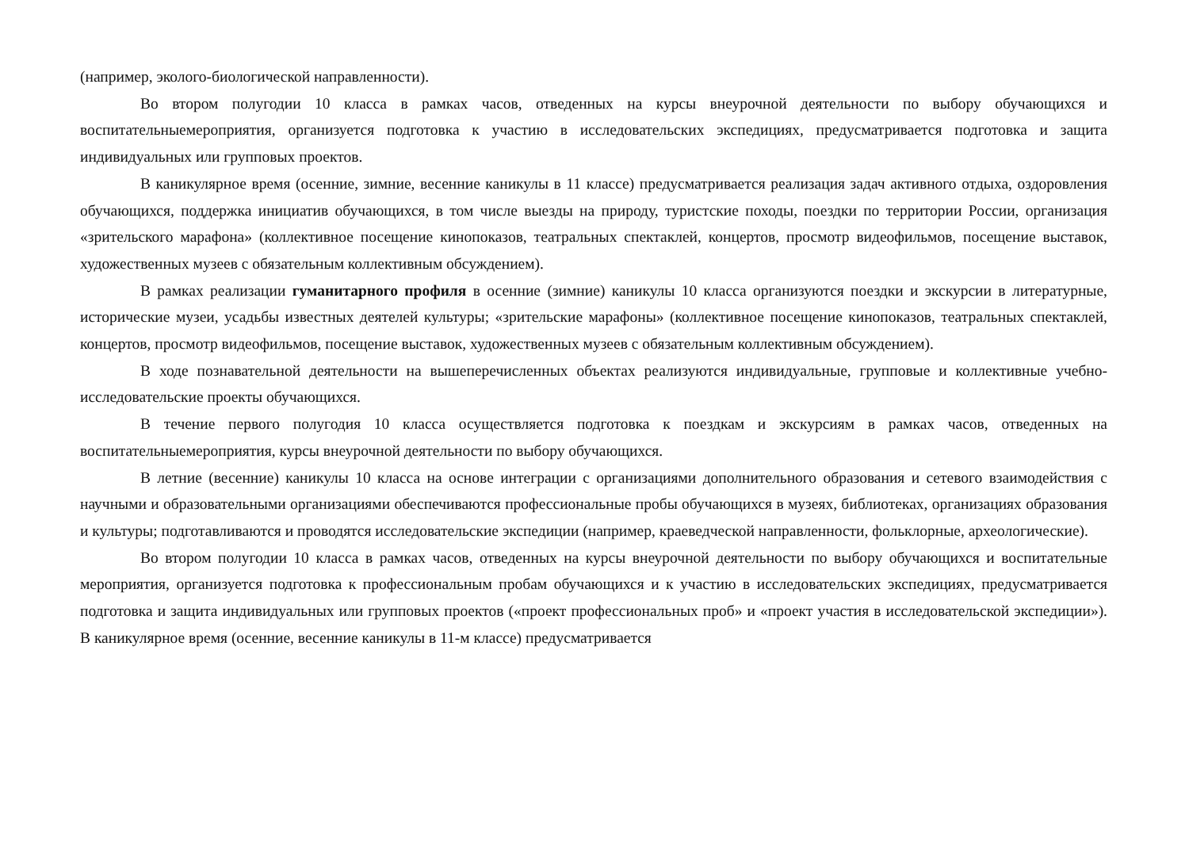(например, эколого-биологической направленности).
Во втором полугодии 10 класса в рамках часов, отведенных на курсы внеурочной деятельности по выбору обучающихся и воспитательныемероприятия, организуется подготовка к участию в исследовательских экспедициях, предусматривается подготовка и защита индивидуальных или групповых проектов.
В каникулярное время (осенние, зимние, весенние каникулы в 11 классе) предусматривается реализация задач активного отдыха, оздоровления обучающихся, поддержка инициатив обучающихся, в том числе выезды на природу, туристские походы, поездки по территории России, организация «зрительского марафона» (коллективное посещение кинопоказов, театральных спектаклей, концертов, просмотр видеофильмов, посещение выставок, художественных музеев с обязательным коллективным обсуждением).
В рамках реализации гуманитарного профиля в осенние (зимние) каникулы 10 класса организуются поездки и экскурсии в литературные, исторические музеи, усадьбы известных деятелей культуры; «зрительские марафоны» (коллективное посещение кинопоказов, театральных спектаклей, концертов, просмотр видеофильмов, посещение выставок, художественных музеев с обязательным коллективным обсуждением).
В ходе познавательной деятельности на вышеперечисленных объектах реализуются индивидуальные, групповые и коллективные учебно- исследовательские проекты обучающихся.
В течение первого полугодия 10 класса осуществляется подготовка к поездкам и экскурсиям в рамках часов, отведенных на воспитательныемероприятия, курсы внеурочной деятельности по выбору обучающихся.
В летние (весенние) каникулы 10 класса на основе интеграции с организациями дополнительного образования и сетевого взаимодействия с научными и образовательными организациями обеспечиваются профессиональные пробы обучающихся в музеях, библиотеках, организациях образования и культуры; подготавливаются и проводятся исследовательские экспедиции (например, краеведческой направленности, фольклорные, археологические).
Во втором полугодии 10 класса в рамках часов, отведенных на курсы внеурочной деятельности по выбору обучающихся и воспитательные мероприятия, организуется подготовка к профессиональным пробам обучающихся и к участию в исследовательских экспедициях, предусматривается подготовка и защита индивидуальных или групповых проектов («проект профессиональных проб» и «проект участия в исследовательской экспедиции»). В каникулярное время (осенние, весенние каникулы в 11-м классе) предусматривается